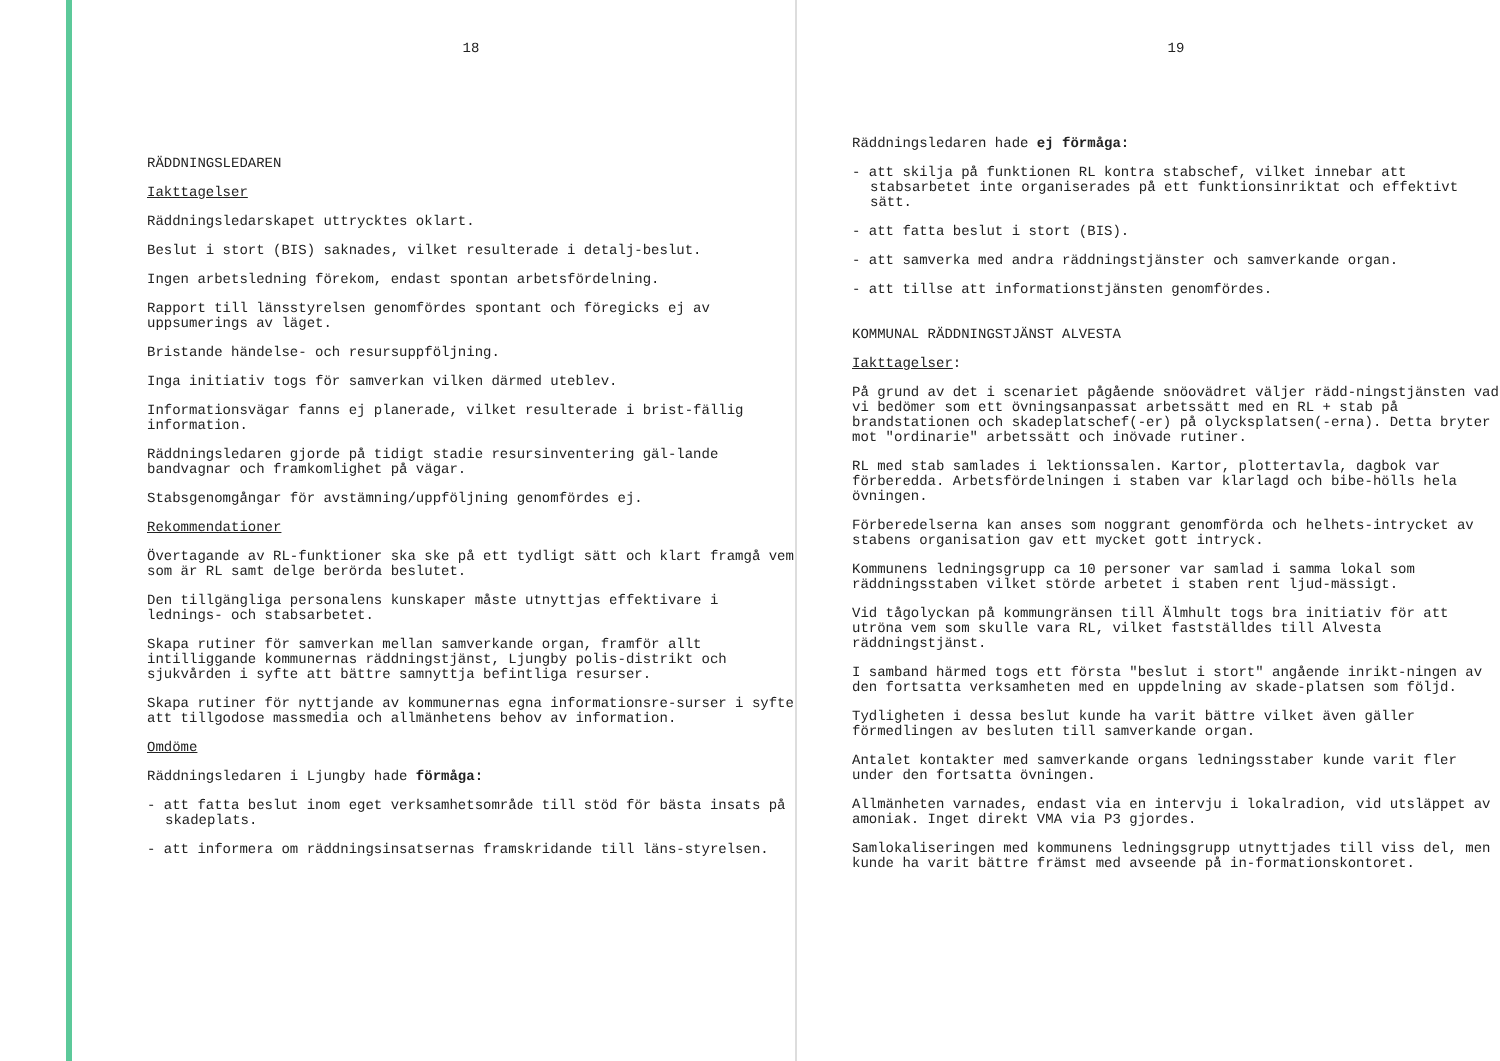18
RÄDDNINGSLEDAREN
Iakttagelser
Räddningsledarskapet uttrycktes oklart.
Beslut i stort (BIS) saknades, vilket resulterade i detalj-beslut.
Ingen arbetsledning förekom, endast spontan arbetsfördelning.
Rapport till länsstyrelsen genomfördes spontant och föregicks ej av uppsumerings av läget.
Bristande händelse- och resursuppföljning.
Inga initiativ togs för samverkan vilken därmed uteblev.
Informationsvägar fanns ej planerade, vilket resulterade i brist-fällig information.
Räddningsledaren gjorde på tidigt stadie resursinventering gäl-lande bandvagnar och framkomlighet på vägar.
Stabsgenomgångar för avstämning/uppföljning genomfördes ej.
Rekommendationer
Övertagande av RL-funktioner ska ske på ett tydligt sätt och klart framgå vem som är RL samt delge berörda beslutet.
Den tillgängliga personalens kunskaper måste utnyttjas effektivare i lednings- och stabsarbetet.
Skapa rutiner för samverkan mellan samverkande organ, framför allt intilliggande kommunernas räddningstjänst, Ljungby polis-distrikt och sjukvården i syfte att bättre samnyttja befintliga resurser.
Skapa rutiner för nyttjande av kommunernas egna informationsre-surser i syfte att tillgodose massmedia och allmänhetens behov av information.
Omdöme
Räddningsledaren i Ljungby hade förmåga:
- att fatta beslut inom eget verksamhetsområde till stöd för bästa insats på skadeplats.
- att informera om räddningsinsatsernas framskridande till läns-styrelsen.
19
Räddningsledaren hade ej förmåga:
- att skilja på funktionen RL kontra stabschef, vilket innebar att stabsarbetet inte organiserades på ett funktionsinriktat och effektivt sätt.
- att fatta beslut i stort (BIS).
- att samverka med andra räddningstjänster och samverkande organ.
- att tillse att informationstjänsten genomfördes.
KOMMUNAL RÄDDNINGSTJÄNST ALVESTA
Iakttagelser:
På grund av det i scenariet pågående snöovädret väljer rädd-ningstjänsten vad vi bedömer som ett övningsanpassat arbetssätt med en RL + stab på brandstationen och skadeplatschef(-er) på olycksplatsen(-erna). Detta bryter mot "ordinarie" arbetssätt och inövade rutiner.
RL med stab samlades i lektionssalen. Kartor, plottertavla, dagbok var förberedda. Arbetsfördelningen i staben var klarlagd och bibe-hölls hela övningen.
Förberedelserna kan anses som noggrant genomförda och helhets-intrycket av stabens organisation gav ett mycket gott intryck.
Kommunens ledningsgrupp ca 10 personer var samlad i samma lokal som räddningsstaben vilket störde arbetet i staben rent ljud-mässigt.
Vid tågolyckan på kommungränsen till Älmhult togs bra initiativ för att utröna vem som skulle vara RL, vilket fastställdes till Alvesta räddningstjänst.
I samband härmed togs ett första "beslut i stort" angående inrikt-ningen av den fortsatta verksamheten med en uppdelning av skade-platsen som följd.
Tydligheten i dessa beslut kunde ha varit bättre vilket även gäller förmedlingen av besluten till samverkande organ.
Antalet kontakter med samverkande organs ledningsstaber kunde varit fler under den fortsatta övningen.
Allmänheten varnades, endast via en intervju i lokalradion, vid utsläppet av amoniak. Inget direkt VMA via P3 gjordes.
Samlokaliseringen med kommunens ledningsgrupp utnyttjades till viss del, men kunde ha varit bättre främst med avseende på in-formationskontoret.